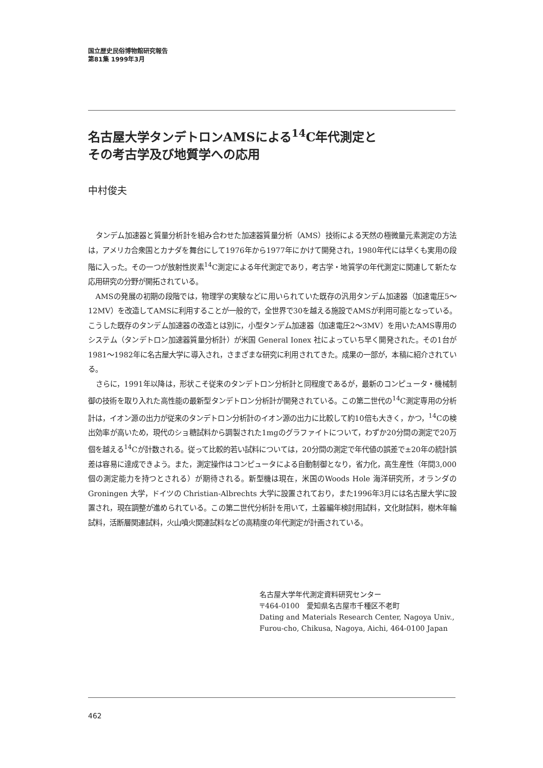国立歴史民俗博物館研究報告
第81集 1999年3月
名古屋大学タンデトロンAMSによる<sup>14</sup>C年代測定と
その考古学及び地質学への応用
中村俊夫
タンデム加速器と質量分析計を組み合わせた加速器質量分析（AMS）技術による天然の極微量元素測定の方法は，アメリカ合衆国とカナダを舞台にして1976年から1977年にかけて開発され，1980年代には早くも実用の段階に入った。その一つが放射性炭素<sup>14</sup>C測定による年代測定であり，考古学・地質学の年代測定に関連して新たな応用研究の分野が開拓されている。
AMSの発展の初期の段階では，物理学の実験などに用いられていた既存の汎用タンデム加速器（加速電圧5～12MV）を改造してAMSに利用することが一般的で，全世界で30を越える施設でAMSが利用可能となっている。こうした既存のタンデム加速器の改造とは別に，小型タンデム加速器（加速電圧2～3MV）を用いたAMS専用のシステム（タンデトロン加速器質量分析計）が米国 General Ionex 社によっていち早く開発された。その1台が1981～1982年に名古屋大学に導入され，さまざまな研究に利用されてきた。成果の一部が，本稿に紹介されている。
さらに，1991年以降は，形状こそ従来のタンデトロン分析計と同程度であるが，最新のコンピュータ・機械制御の技術を取り入れた高性能の最新型タンデトロン分析計が開発されている。この第二世代の<sup>14</sup>C測定専用の分析計は，イオン源の出力が従来のタンデトロン分析計のイオン源の出力に比較して約10倍も大きく，かつ，<sup>14</sup>Cの検出効率が高いため，現代のショ糖試料から調製された1mgのグラファイトについて，わずか20分間の測定で20万個を越える<sup>14</sup>Cが計数される。従って比較的若い試料については，20分間の測定で年代値の誤差で±20年の統計誤差は容易に達成できよう。また，測定操作はコンピュータによる自動制御となり，省力化，高生産性（年間3,000個の測定能力を持つとされる）が期待される。新型機は現在，米国のWoods Hole 海洋研究所，オランダのGroningen 大学，ドイツの Christian-Albrechts 大学に設置されており，また1996年3月には名古屋大学に設置され，現在調整が進められている。この第二世代分析計を用いて，土器編年検討用試料，文化財試料，樹木年輪試料，活断層関連試料，火山噴火関連試料などの高精度の年代測定が計画されている。
名古屋大学年代測定資料研究センター
〒464-0100　愛知県名古屋市千種区不老町
Dating and Materials Research Center, Nagoya Univ.,
Furou-cho, Chikusa, Nagoya, Aichi, 464-0100 Japan
462